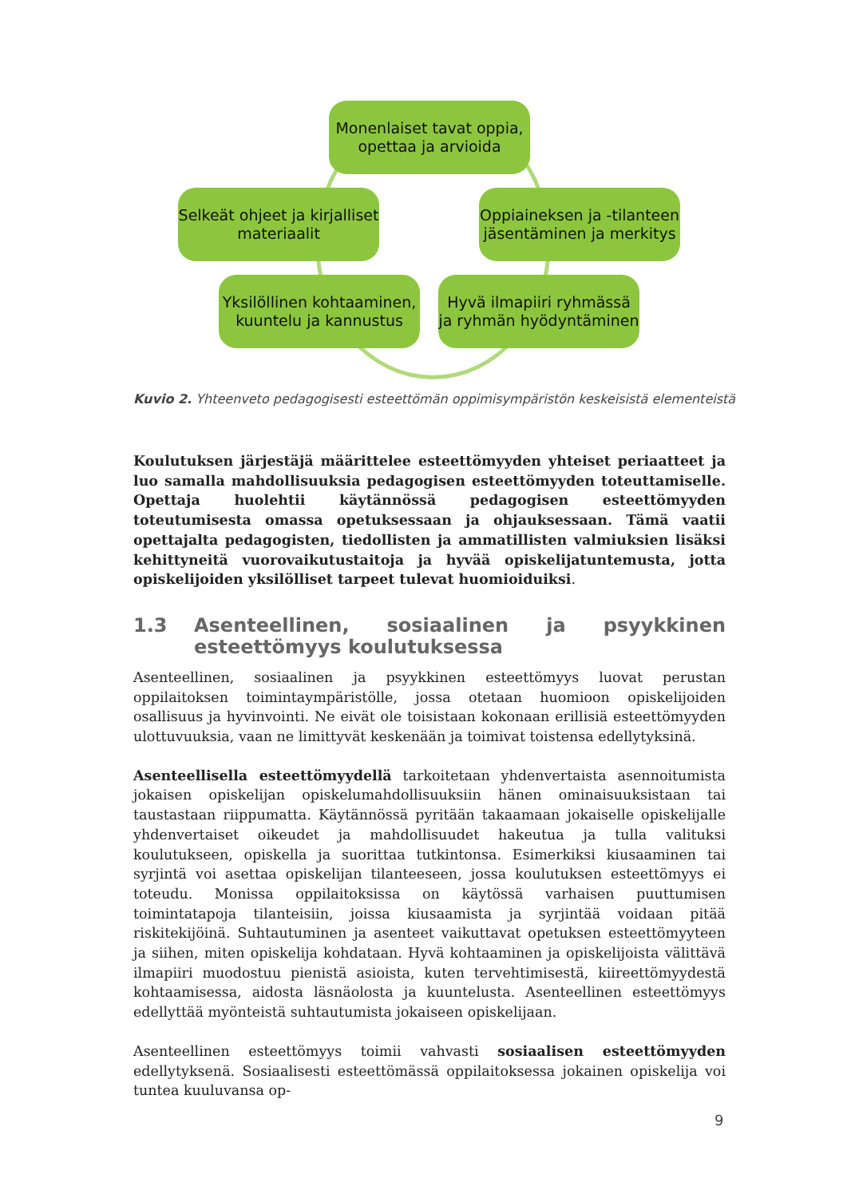Monenlaiset tavat oppia, opettaa ja arvioida
Selkeät ohjeet ja kirjalliset materiaalit
Oppiaineksen ja -tilanteen jäsentäminen ja merkitys
Yksilöllinen kohtaaminen, kuuntelu ja kannustus
Hyvä ilmapiiri ryhmässä ja ryhmän hyödyntäminen
Kuvio 2. Yhteenveto pedagogisesti esteettömän oppimisympäristön keskeisistä elementeistä
Koulutuksen järjestäjä määrittelee esteettömyyden yhteiset periaatteet ja luo samalla mahdollisuuksia pedagogisen esteettömyyden toteuttamiselle. Opettaja huolehtii käytännössä pedagogisen esteettömyyden toteutumisesta omassa opetuksessaan ja ohjauksessaan. Tämä vaatii opettajalta pedagogisten, tiedollisten ja ammatillisten valmiuksien lisäksi kehittyneitä vuorovaikutustaitoja ja hyvää opiskelijatuntemusta, jotta opiskelijoiden yksilölliset tarpeet tulevat huomioiduiksi.
1.3 Asenteellinen, sosiaalinen ja psyykkinen esteettömyys koulutuksessa
Asenteellinen, sosiaalinen ja psyykkinen esteettömyys luovat perustan oppilaitoksen toimintaympäristölle, jossa otetaan huomioon opiskelijoiden osallisuus ja hyvinvointi. Ne eivät ole toisistaan kokonaan erillisiä esteettömyyden ulottuvuuksia, vaan ne limittyvät keskenään ja toimivat toistensa edellytyksinä.
Asenteellisella esteettömyydellä tarkoitetaan yhdenvertaista asennoitumista jokaisen opiskelijan opiskelumahdollisuuksiin hänen ominaisuuksistaan tai taustastaan riippumatta. Käytännössä pyritään takaamaan jokaiselle opiskelijalle yhdenvertaiset oikeudet ja mahdollisuudet hakeutua ja tulla valituksi koulutukseen, opiskella ja suorittaa tutkintonsa. Esimerkiksi kiusaaminen tai syrjintä voi asettaa opiskelijan tilanteeseen, jossa koulutuksen esteettömyys ei toteudu. Monissa oppilaitoksissa on käytössä varhaisen puuttumisen toimintatapoja tilanteisiin, joissa kiusaamista ja syrjintää voidaan pitää riskitekijöinä. Suhtautuminen ja asenteet vaikuttavat opetuksen esteettömyyteen ja siihen, miten opiskelija kohdataan. Hyvä kohtaaminen ja opiskelijoista välittävä ilmapiiri muodostuu pienistä asioista, kuten tervehtimisestä, kiireettömyydestä kohtaamisessa, aidosta läsnäolosta ja kuuntelusta. Asenteellinen esteettömyys edellyttää myönteistä suhtautumista jokaiseen opiskelijaan.
Asenteellinen esteettömyys toimii vahvasti sosiaalisen esteettömyyden edellytyksenä. Sosiaalisesti esteettömässä oppilaitoksessa jokainen opiskelija voi tuntea kuuluvansa op-
9